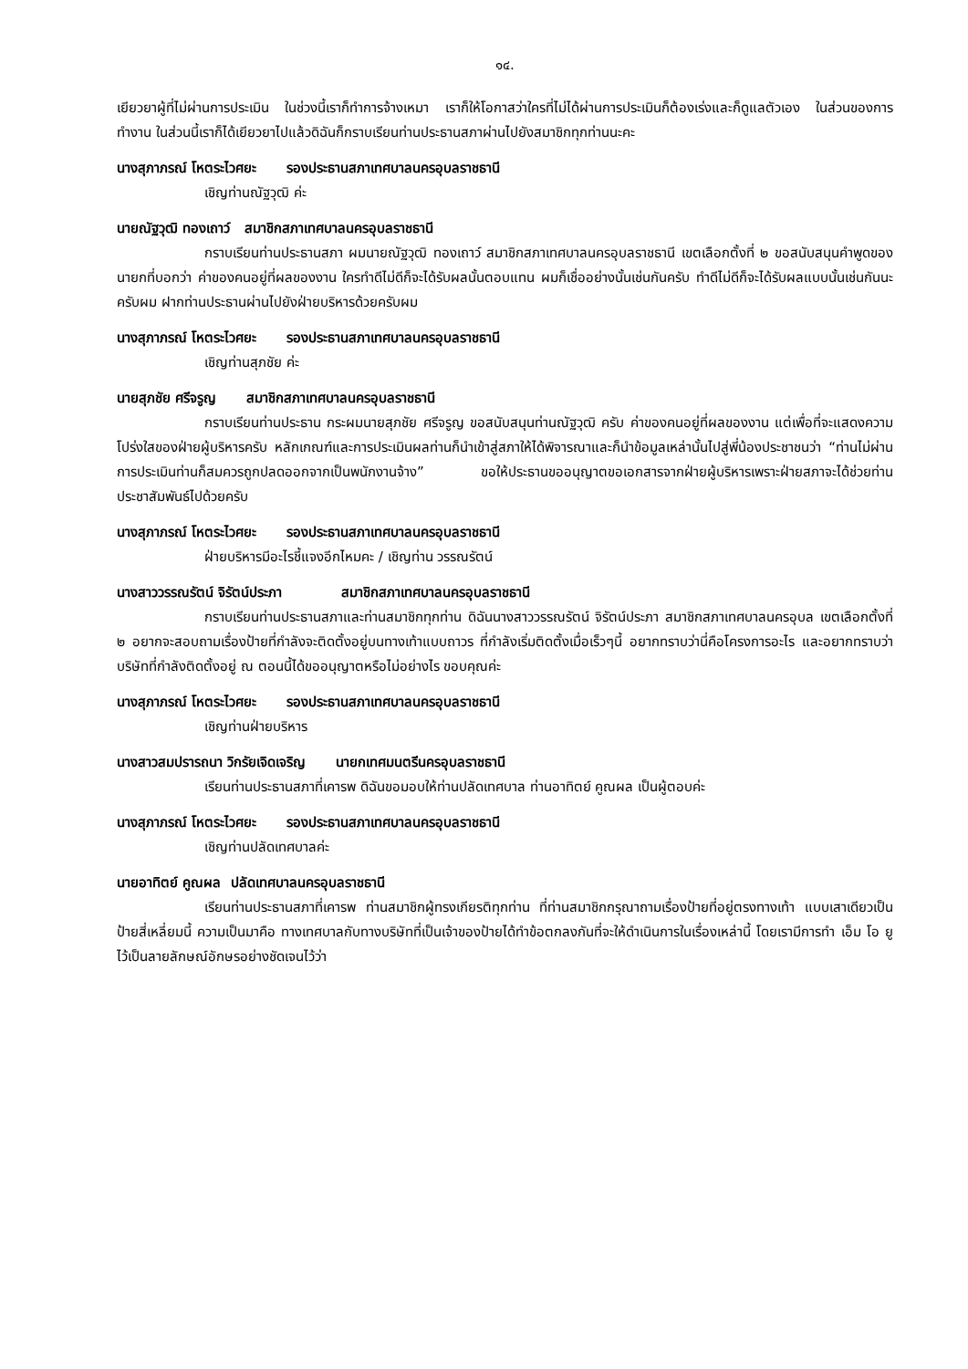๑๔.
เยียวยาผู้ที่ไม่ผ่านการประเมิน ในช่วงนี้เราก็ทำการจ้างเหมา เราก็ให้โอกาสว่าใครที่ไม่ได้ผ่านการประเมินก็ต้องเร่งและก็ดูแลตัวเอง ในส่วนของการทำงาน ในส่วนนี้เราก็ได้เยียวยาไปแล้วดิฉันก็กราบเรียนท่านประธานสภาผ่านไปยังสมาชิกทุกท่านนะคะ
นางสุภาภรณ์ โหตระไวศยะ รองประธานสภาเทศบาลนครอุบลราชธานี
เชิญท่านณัฐวุฒิ ค่ะ
นายณัฐวุฒิ ทองเถาว์ สมาชิกสภาเทศบาลนครอุบลราชธานี
กราบเรียนท่านประธานสภา ผมนายณัฐวุฒิ ทองเถาว์ สมาชิกสภาเทศบาลนครอุบลราชธานี เขตเลือกตั้งที่ ๒ ขอสนับสนุนคำพูดของนายกที่บอกว่า ค่าของคนอยู่ที่ผลของงาน ใครทำดีไม่ดีก็จะได้รับผลนั้นตอบแทน ผมก็เชื่ออย่างนั้นเช่นกันครับ ทำดีไม่ดีก็จะได้รับผลแบบนั้นเช่นกันนะครับผม ฝากท่านประธานผ่านไปยังฝ่ายบริหารด้วยครับผม
นางสุภาภรณ์ โหตระไวศยะ รองประธานสภาเทศบาลนครอุบลราชธานี
เชิญท่านสุภชัย ค่ะ
นายสุภชัย ศรีจรูญ สมาชิกสภาเทศบาลนครอุบลราชธานี
กราบเรียนท่านประธาน กระผมนายสุภชัย ศรีจรูญ ขอสนับสนุนท่านณัฐวุฒิ ครับ ค่าของคนอยู่ที่ผลของงาน แต่เพื่อที่จะแสดงความโปร่งใสของฝ่ายผู้บริหารครับ หลักเกณฑ์และการประเมินผลท่านก็นำเข้าสู่สภาให้ได้พิจารณาและก็นำข้อมูลเหล่านั้นไปสู่พี่น้องประชาชนว่า “ท่านไม่ผ่านการประเมินท่านก็สมควรถูกปลดออกจากเป็นพนักงานจ้าง” ขอให้ประธานขออนุญาตขอเอกสารจากฝ่ายผู้บริหารเพราะฝ่ายสภาจะได้ช่วยท่านประชาสัมพันธ์ไปด้วยครับ
นางสุภาภรณ์ โหตระไวศยะ รองประธานสภาเทศบาลนครอุบลราชธานี
ฝ่ายบริหารมีอะไรชี้แจงอีกไหมคะ / เชิญท่าน วรรณรัตน์
นางสาววรรณรัตน์ จิรัตน์ประภา สมาชิกสภาเทศบาลนครอุบลราชธานี
กราบเรียนท่านประธานสภาและท่านสมาชิกทุกท่าน ดิฉันนางสาววรรณรัตน์ จิรัตน์ประภา สมาชิกสภาเทศบาลนครอุบล เขตเลือกตั้งที่ ๒ อยากจะสอบถามเรื่องป้ายที่กำลังจะติดตั้งอยู่บนทางเท้าแบบถาวร ที่กำลังเริ่มติดตั้งเมื่อเร็วๆนี้ อยากทราบว่านี่คือโครงการอะไร และอยากทราบว่าบริษัทที่กำลังติดตั้งอยู่ ณ ตอนนี้ได้ขออนุญาตหรือไม่อย่างไร ขอบคุณค่ะ
นางสุภาภรณ์ โหตระไวศยะ รองประธานสภาเทศบาลนครอุบลราชธานี
เชิญท่านฝ่ายบริหาร
นางสาวสมปรารถนา วิกรัยเจิดเจริญ นายกเทศมนตรีนครอุบลราชธานี
เรียนท่านประธานสภาที่เคารพ ดิฉันขอมอบให้ท่านปลัดเทศบาล ท่านอาทิตย์ คูณผล เป็นผู้ตอบค่ะ
นางสุภาภรณ์ โหตระไวศยะ รองประธานสภาเทศบาลนครอุบลราชธานี
เชิญท่านปลัดเทศบาลค่ะ
นายอาทิตย์ คูณผล ปลัดเทศบาลนครอุบลราชธานี
เรียนท่านประธานสภาที่เคารพ ท่านสมาชิกผู้ทรงเกียรติทุกท่าน ที่ท่านสมาชิกกรุณาถามเรื่องป้ายที่อยู่ตรงทางเท้า แบบเสาเดียวเป็นป้ายสี่เหลี่ยมนี้ ความเป็นมาคือ ทางเทศบาลกับทางบริษัทที่เป็นเจ้าของป้ายได้ทำข้อตกลงกันที่จะให้ดำเนินการในเรื่องเหล่านี้ โดยเรามีการทำ เอ็ม โอ ยู ไว้เป็นลายลักษณ์อักษรอย่างชัดเจนไว้ว่า